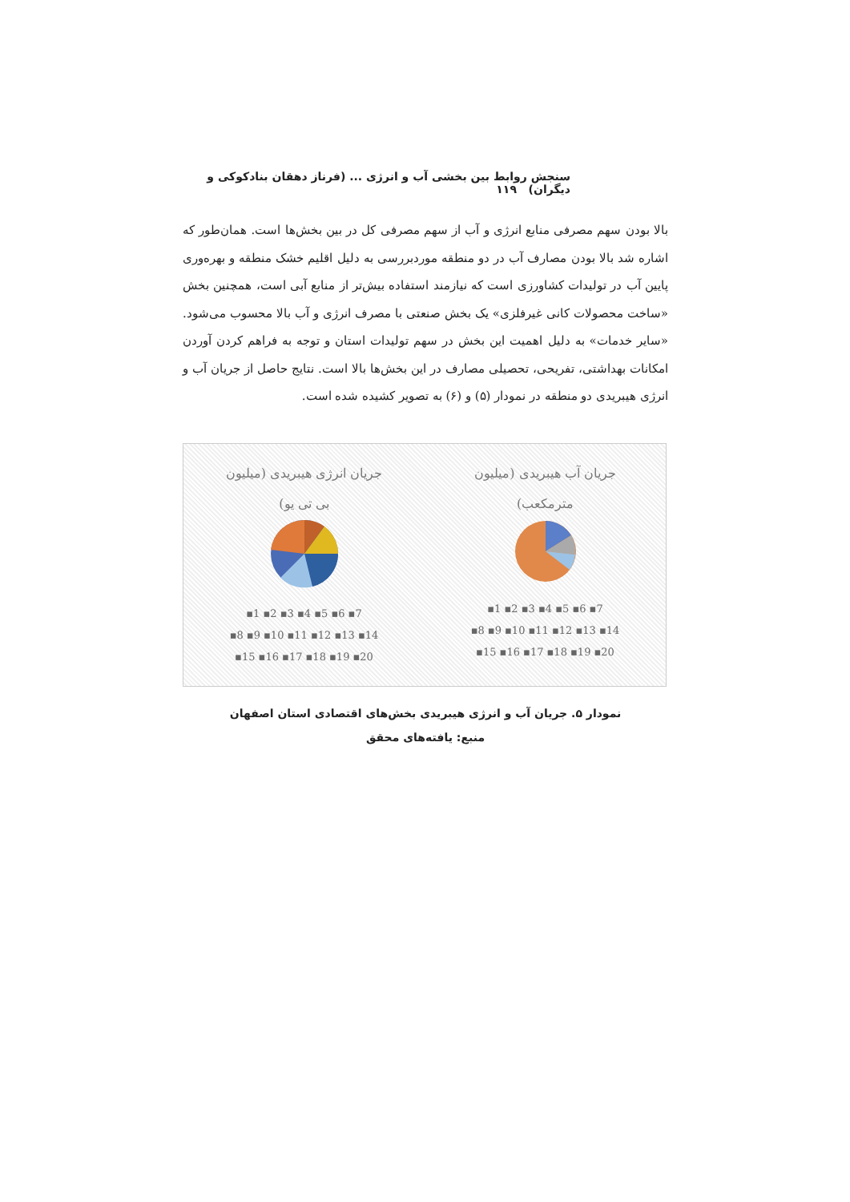سنجش روابط بین بخشی آب و انرژی ... (فرناز دهقان بنادکوکی و دیگران) ۱۱۹
بالا بودن سهم مصرفی منابع انرژی و آب از سهم مصرفی کل در بین بخش‌ها است. همان‌طور که اشاره شد بالا بودن مصارف آب در دو منطقه موردبررسی به دلیل اقلیم خشک منطقه و بهره‌وری پایین آب در تولیدات کشاورزی است که نیازمند استفاده بیش‌تر از منابع آبی است، همچنین بخش «ساخت محصولات کانی غیرفلزی» یک بخش صنعتی با مصرف انرژی و آب بالا محسوب می‌شود. «سایر خدمات» به دلیل اهمیت این بخش در سهم تولیدات استان و توجه به فراهم کردن آوردن امکانات بهداشتی، تفریحی، تحصیلی مصارف در این بخش‌ها بالا است. نتایج حاصل از جریان آب و انرژی هیبریدی دو منطقه در نمودار (۵) و (۶) به تصویر کشیده شده است.
جریان آب هیبریدی (میلیون
مترمکعب)
▪1 ▪2 ▪3 ▪4 ▪5 ▪6 ▪7
▪8 ▪9 ▪10 ▪11 ▪12 ▪13 ▪14
▪15 ▪16 ▪17 ▪18 ▪19 ▪20
جریان انرژی هیبریدی (میلیون
بی تی یو)
▪1 ▪2 ▪3 ▪4 ▪5 ▪6 ▪7
▪8 ▪9 ▪10 ▪11 ▪12 ▪13 ▪14
▪15 ▪16 ▪17 ▪18 ▪19 ▪20
نمودار ۵. جریان آب و انرژی هیبریدی بخش‌های اقتصادی استان اصفهان
منبع: یافته‌های محقق